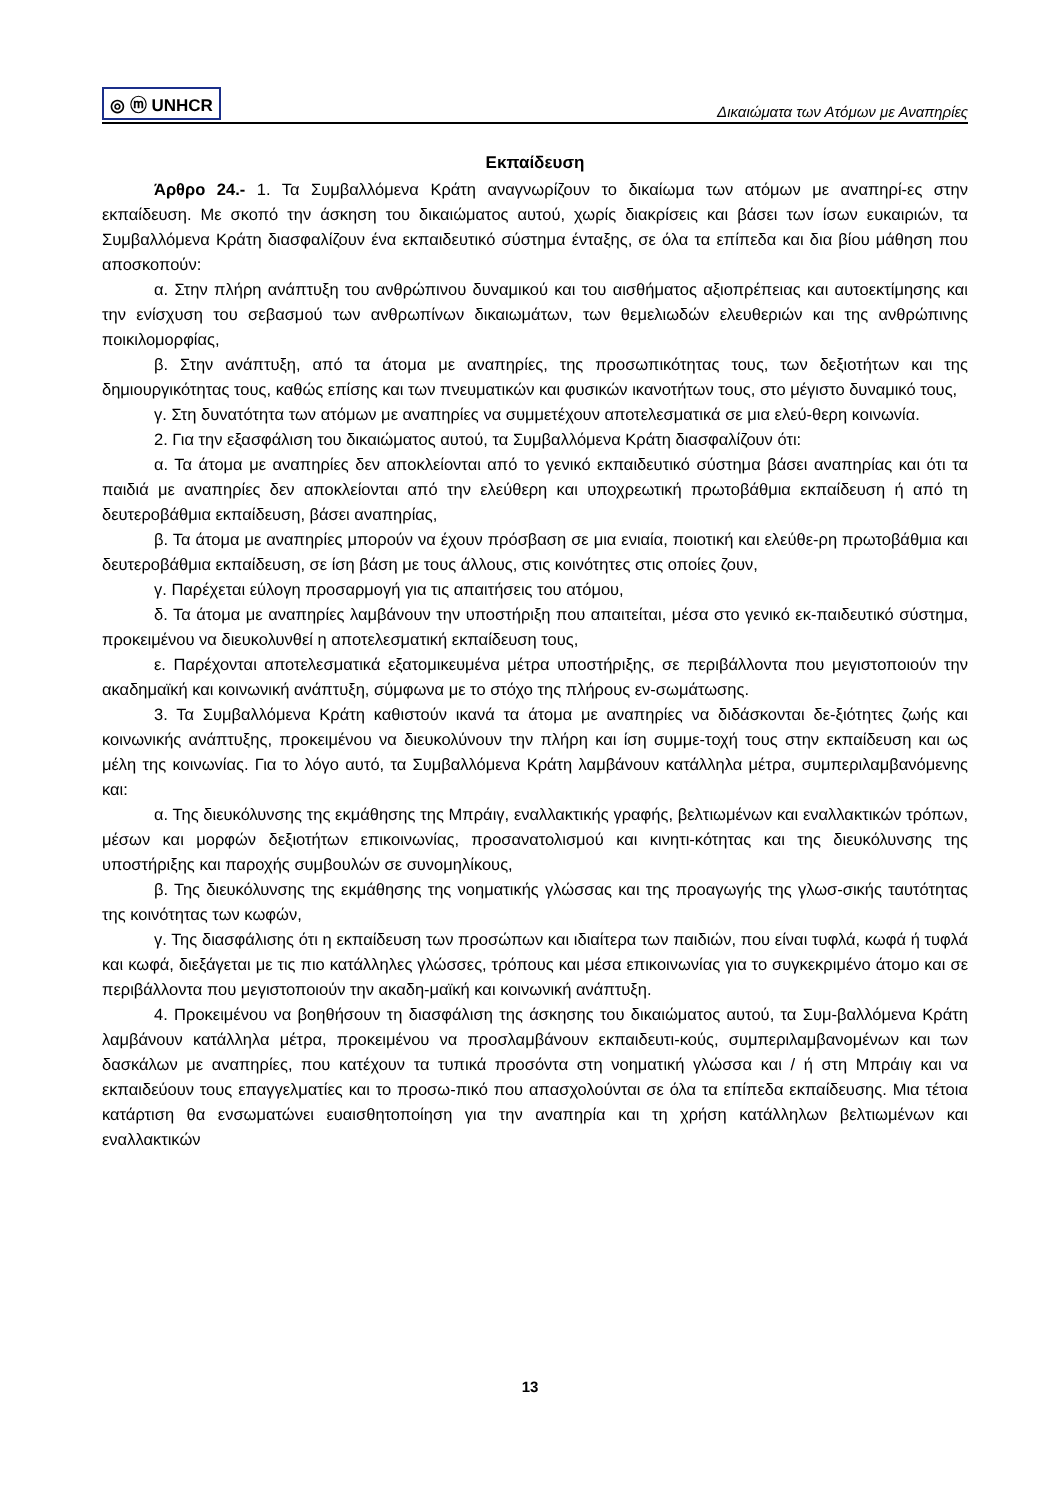◎ ⓜ UNHCR Δικαιώματα των Ατόμων με Αναπηρίες
Εκπαίδευση
Άρθρο 24.- 1. Τα Συμβαλλόμενα Κράτη αναγνωρίζουν το δικαίωμα των ατόμων με αναπηρί-ες στην εκπαίδευση. Με σκοπό την άσκηση του δικαιώματος αυτού, χωρίς διακρίσεις και βάσει των ίσων ευκαιριών, τα Συμβαλλόμενα Κράτη διασφαλίζουν ένα εκπαιδευτικό σύστημα ένταξης, σε όλα τα επίπεδα και δια βίου μάθηση που αποσκοπούν:
α. Στην πλήρη ανάπτυξη του ανθρώπινου δυναμικού και του αισθήματος αξιοπρέπειας και αυτοεκτίμησης και την ενίσχυση του σεβασμού των ανθρωπίνων δικαιωμάτων, των θεμελιωδών ελευθεριών και της ανθρώπινης ποικιλομορφίας,
β. Στην ανάπτυξη, από τα άτομα με αναπηρίες, της προσωπικότητας τους, των δεξιοτήτων και της δημιουργικότητας τους, καθώς επίσης και των πνευματικών και φυσικών ικανοτήτων τους, στο μέγιστο δυναμικό τους,
γ. Στη δυνατότητα των ατόμων με αναπηρίες να συμμετέχουν αποτελεσματικά σε μια ελεύ-θερη κοινωνία.
2. Για την εξασφάλιση του δικαιώματος αυτού, τα Συμβαλλόμενα Κράτη διασφαλίζουν ότι:
α. Τα άτομα με αναπηρίες δεν αποκλείονται από το γενικό εκπαιδευτικό σύστημα βάσει αναπηρίας και ότι τα παιδιά με αναπηρίες δεν αποκλείονται από την ελεύθερη και υποχρεωτική πρωτοβάθμια εκπαίδευση ή από τη δευτεροβάθμια εκπαίδευση, βάσει αναπηρίας,
β. Τα άτομα με αναπηρίες μπορούν να έχουν πρόσβαση σε μια ενιαία, ποιοτική και ελεύθε-ρη πρωτοβάθμια και δευτεροβάθμια εκπαίδευση, σε ίση βάση με τους άλλους, στις κοινότητες στις οποίες ζουν,
γ. Παρέχεται εύλογη προσαρμογή για τις απαιτήσεις του ατόμου,
δ. Τα άτομα με αναπηρίες λαμβάνουν την υποστήριξη που απαιτείται, μέσα στο γενικό εκ-παιδευτικό σύστημα, προκειμένου να διευκολυνθεί η αποτελεσματική εκπαίδευση τους,
ε. Παρέχονται αποτελεσματικά εξατομικευμένα μέτρα υποστήριξης, σε περιβάλλοντα που μεγιστοποιούν την ακαδημαϊκή και κοινωνική ανάπτυξη, σύμφωνα με το στόχο της πλήρους εν-σωμάτωσης.
3. Τα Συμβαλλόμενα Κράτη καθιστούν ικανά τα άτομα με αναπηρίες να διδάσκονται δε-ξιότητες ζωής και κοινωνικής ανάπτυξης, προκειμένου να διευκολύνουν την πλήρη και ίση συμμε-τοχή τους στην εκπαίδευση και ως μέλη της κοινωνίας. Για το λόγο αυτό, τα Συμβαλλόμενα Κράτη λαμβάνουν κατάλληλα μέτρα, συμπεριλαμβανόμενης και:
α. Της διευκόλυνσης της εκμάθησης της Μπράιγ, εναλλακτικής γραφής, βελτιωμένων και εναλλακτικών τρόπων, μέσων και μορφών δεξιοτήτων επικοινωνίας, προσανατολισμού και κινητι-κότητας και της διευκόλυνσης της υποστήριξης και παροχής συμβουλών σε συνομηλίκους,
β. Της διευκόλυνσης της εκμάθησης της νοηματικής γλώσσας και της προαγωγής της γλωσ-σικής ταυτότητας της κοινότητας των κωφών,
γ. Της διασφάλισης ότι η εκπαίδευση των προσώπων και ιδιαίτερα των παιδιών, που είναι τυφλά, κωφά ή τυφλά και κωφά, διεξάγεται με τις πιο κατάλληλες γλώσσες, τρόπους και μέσα επικοινωνίας για το συγκεκριμένο άτομο και σε περιβάλλοντα που μεγιστοποιούν την ακαδη-μαϊκή και κοινωνική ανάπτυξη.
4. Προκειμένου να βοηθήσουν τη διασφάλιση της άσκησης του δικαιώματος αυτού, τα Συμ-βαλλόμενα Κράτη λαμβάνουν κατάλληλα μέτρα, προκειμένου να προσλαμβάνουν εκπαιδευτι-κούς, συμπεριλαμβανομένων και των δασκάλων με αναπηρίες, που κατέχουν τα τυπικά προσόντα στη νοηματική γλώσσα και / ή στη Μπράιγ και να εκπαιδεύουν τους επαγγελματίες και το προσω-πικό που απασχολούνται σε όλα τα επίπεδα εκπαίδευσης. Μια τέτοια κατάρτιση θα ενσωματώνει ευαισθητοποίηση για την αναπηρία και τη χρήση κατάλληλων βελτιωμένων και εναλλακτικών
13